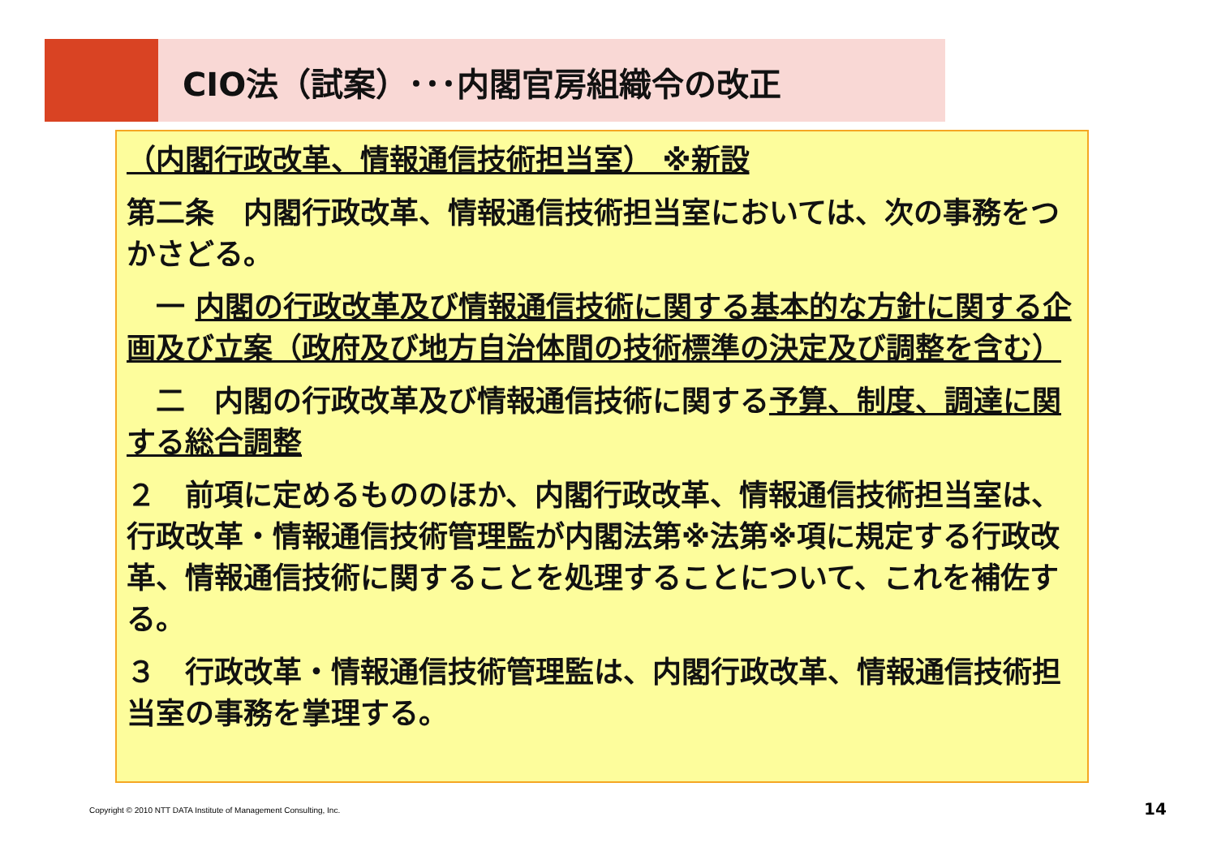CIO法（試案）･･･内閣官房組織令の改正
（内閣行政改革、情報通信技術担当室） ※新設
第二条　内閣行政改革、情報通信技術担当室においては、次の事務をつかさどる。
　一 内閣の行政改革及び情報通信技術に関する基本的な方針に関する企画及び立案（政府及び地方自治体間の技術標準の決定及び調整を含む）
　二　内閣の行政改革及び情報通信技術に関する予算、制度、調達に関する総合調整
２　前項に定めるもののほか、内閣行政改革、情報通信技術担当室は、行政改革・情報通信技術管理監が内閣法第※法第※項に規定する行政改革、情報通信技術に関することを処理することについて、これを補佐する。
３　行政改革・情報通信技術管理監は、内閣行政改革、情報通信技術担当室の事務を掌理する。
Copyright © 2010 NTT DATA Institute of Management Consulting, Inc.
14